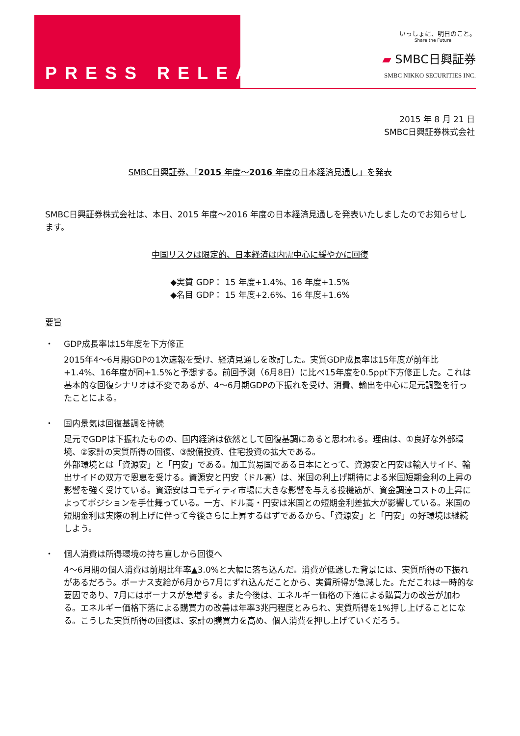PRESS RELEASE
いっしょに、明日のこと。
Share the Future
▰ SMBC日興証券
SMBC NIKKO SECURITIES INC.
2015 年 8 月 21 日
SMBC日興証券株式会社
SMBC日興証券、「2015 年度～2016 年度の日本経済見通し」を発表
SMBC日興証券株式会社は、本日、2015 年度～2016 年度の日本経済見通しを発表いたしましたのでお知らせします。
中国リスクは限定的、日本経済は内需中心に緩やかに回復
◆実質 GDP： 15 年度+1.4%、16 年度+1.5%
◆名目 GDP： 15 年度+2.6%、16 年度+1.6%
要旨
・ GDP成長率は15年度を下方修正
2015年4～6月期GDPの1次速報を受け、経済見通しを改訂した。実質GDP成長率は15年度が前年比+1.4%、16年度が同+1.5%と予想する。前回予測（6月8日）に比べ15年度を0.5ppt下方修正した。これは基本的な回復シナリオは不変であるが、4～6月期GDPの下振れを受け、消費、輸出を中心に足元調整を行ったことによる。
・ 国内景気は回復基調を持続
足元でGDPは下振れたものの、国内経済は依然として回復基調にあると思われる。理由は、①良好な外部環境、②家計の実質所得の回復、③設備投資、住宅投資の拡大である。
外部環境とは「資源安」と「円安」である。加工貿易国である日本にとって、資源安と円安は輸入サイド、輸出サイドの双方で恩恵を受ける。資源安と円安（ドル高）は、米国の利上げ期待による米国短期金利の上昇の影響を強く受けている。資源安はコモディティ市場に大きな影響を与える投機筋が、資金調達コストの上昇によってポジションを手仕舞っている。一方、ドル高・円安は米国との短期金利差拡大が影響している。米国の短期金利は実際の利上げに伴って今後さらに上昇するはずであるから、「資源安」と「円安」の好環境は継続しよう。
・ 個人消費は所得環境の持ち直しから回復へ
4～6月期の個人消費は前期比年率▲3.0%と大幅に落ち込んだ。消費が低迷した背景には、実質所得の下振れがあるだろう。ボーナス支給が6月から7月にずれ込んだことから、実質所得が急減した。ただこれは一時的な要因であり、7月にはボーナスが急増する。また今後は、エネルギー価格の下落による購買力の改善が加わる。エネルギー価格下落による購買力の改善は年率3兆円程度とみられ、実質所得を1%押し上げることになる。こうした実質所得の回復は、家計の購買力を高め、個人消費を押し上げていくだろう。